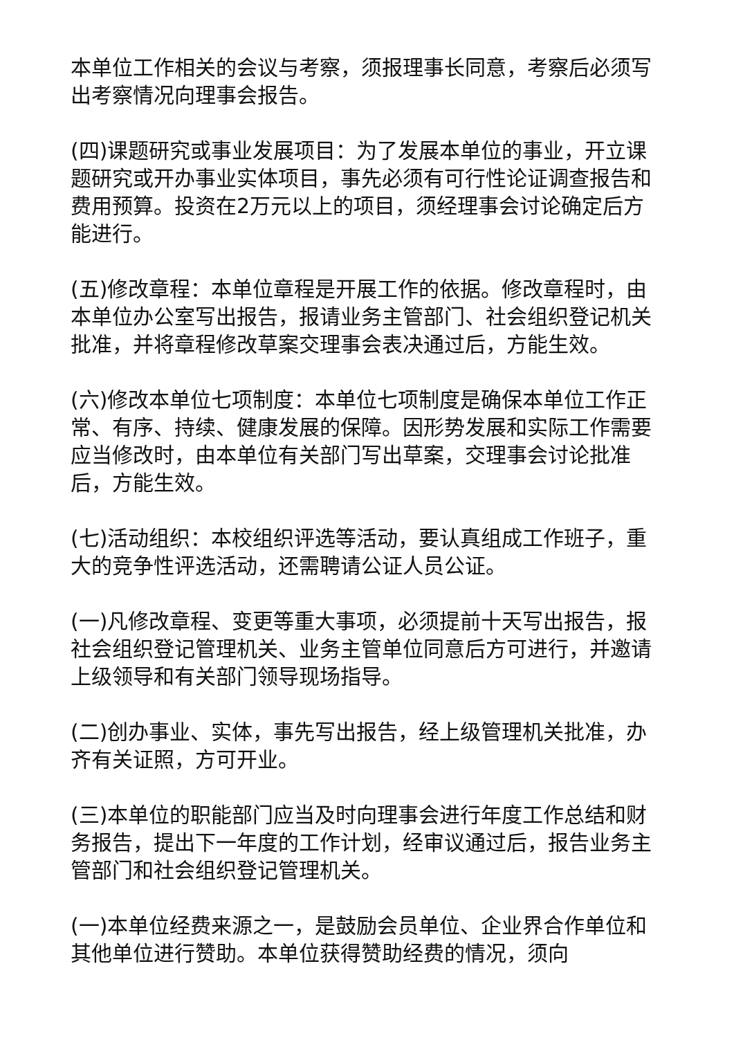本单位工作相关的会议与考察，须报理事长同意，考察后必须写出考察情况向理事会报告。
(四)课题研究或事业发展项目：为了发展本单位的事业，开立课题研究或开办事业实体项目，事先必须有可行性论证调查报告和费用预算。投资在2万元以上的项目，须经理事会讨论确定后方能进行。
(五)修改章程：本单位章程是开展工作的依据。修改章程时，由本单位办公室写出报告，报请业务主管部门、社会组织登记机关批准，并将章程修改草案交理事会表决通过后，方能生效。
(六)修改本单位七项制度：本单位七项制度是确保本单位工作正常、有序、持续、健康发展的保障。因形势发展和实际工作需要应当修改时，由本单位有关部门写出草案，交理事会讨论批准后，方能生效。
(七)活动组织：本校组织评选等活动，要认真组成工作班子，重大的竞争性评选活动，还需聘请公证人员公证。
(一)凡修改章程、变更等重大事项，必须提前十天写出报告，报社会组织登记管理机关、业务主管单位同意后方可进行，并邀请上级领导和有关部门领导现场指导。
(二)创办事业、实体，事先写出报告，经上级管理机关批准，办齐有关证照，方可开业。
(三)本单位的职能部门应当及时向理事会进行年度工作总结和财务报告，提出下一年度的工作计划，经审议通过后，报告业务主管部门和社会组织登记管理机关。
(一)本单位经费来源之一，是鼓励会员单位、企业界合作单位和其他单位进行赞助。本单位获得赞助经费的情况，须向